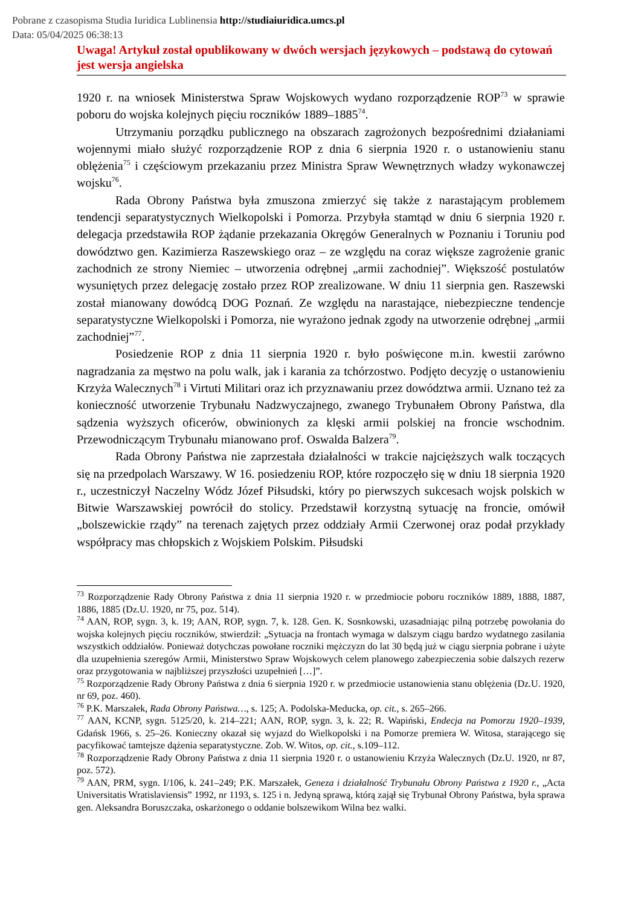Pobrane z czasopisma Studia Iuridica Lublinensia http://studiaiuridica.umcs.pl
Data: 05/04/2025 06:38:13
Uwaga! Artykuł został opublikowany w dwóch wersjach językowych – podstawą do cytowań jest wersja angielska
1920 r. na wniosek Ministerstwa Spraw Wojskowych wydano rozporządzenie ROP<sup>73</sup> w sprawie poboru do wojska kolejnych pięciu roczników 1889–1885<sup>74</sup>.
Utrzymaniu porządku publicznego na obszarach zagrożonych bezpośrednimi działaniami wojennymi miało służyć rozporządzenie ROP z dnia 6 sierpnia 1920 r. o ustanowieniu stanu oblężenia<sup>75</sup> i częściowym przekazaniu przez Ministra Spraw Wewnętrznych władzy wykonawczej wojsku<sup>76</sup>.
Rada Obrony Państwa była zmuszona zmierzyć się także z narastającym problemem tendencji separatystycznych Wielkopolski i Pomorza. Przybyła stamtąd w dniu 6 sierpnia 1920 r. delegacja przedstawiła ROP żądanie przekazania Okręgów Generalnych w Poznaniu i Toruniu pod dowództwo gen. Kazimierza Raszewskiego oraz – ze względu na coraz większe zagrożenie granic zachodnich ze strony Niemiec – utworzenia odrębnej „armii zachodniej”. Większość postulatów wysuniętych przez delegację zostało przez ROP zrealizowane. W dniu 11 sierpnia gen. Raszewski został mianowany dowódcą DOG Poznań. Ze względu na narastające, niebezpieczne tendencje separatystyczne Wielkopolski i Pomorza, nie wyrażono jednak zgody na utworzenie odrębnej „armii zachodniej”<sup>77</sup>.
Posiedzenie ROP z dnia 11 sierpnia 1920 r. było poświęcone m.in. kwestii zarówno nagradzania za męstwo na polu walk, jak i karania za tchórzostwo. Podjęto decyzję o ustanowieniu Krzyża Walecznych<sup>78</sup> i Virtuti Militari oraz ich przyznawaniu przez dowództwa armii. Uznano też za konieczność utworzenie Trybunału Nadzwyczajnego, zwanego Trybunałem Obrony Państwa, dla sądzenia wyższych oficerów, obwinionych za klęski armii polskiej na froncie wschodnim. Przewodniczącym Trybunału mianowano prof. Oswalda Balzera<sup>79</sup>.
Rada Obrony Państwa nie zaprzestała działalności w trakcie najcięższych walk toczących się na przedpolach Warszawy. W 16. posiedzeniu ROP, które rozpoczęło się w dniu 18 sierpnia 1920 r., uczestniczył Naczelny Wódz Józef Piłsudski, który po pierwszych sukcesach wojsk polskich w Bitwie Warszawskiej powrócił do stolicy. Przedstawił korzystną sytuację na froncie, omówił „bolszewickie rządy” na terenach zajętych przez oddziały Armii Czerwonej oraz podał przykłady współpracy mas chłopskich z Wojskiem Polskim. Piłsudski
<sup>73</sup> Rozporządzenie Rady Obrony Państwa z dnia 11 sierpnia 1920 r. w przedmiocie poboru roczników 1889, 1888, 1887, 1886, 1885 (Dz.U. 1920, nr 75, poz. 514).
<sup>74</sup> AAN, ROP, sygn. 3, k. 19; AAN, ROP, sygn. 7, k. 128. Gen. K. Sosnkowski, uzasadniając pilną potrzebę powołania do wojska kolejnych pięciu roczników, stwierdził: „Sytuacja na frontach wymaga w dalszym ciągu bardzo wydatnego zasilania wszystkich oddziałów. Ponieważ dotychczas powołane roczniki mężczyzn do lat 30 będą już w ciągu sierpnia pobrane i użyte dla uzupełnienia szeregów Armii, Ministerstwo Spraw Wojskowych celem planowego zabezpieczenia sobie dalszych rezerw oraz przygotowania w najbliższej przyszłości uzupełnień […]”.
<sup>75</sup> Rozporządzenie Rady Obrony Państwa z dnia 6 sierpnia 1920 r. w przedmiocie ustanowienia stanu oblężenia (Dz.U. 1920, nr 69, poz. 460).
<sup>76</sup> P.K. Marszałek, Rada Obrony Państwa…, s. 125; A. Podolska-Meducka, op. cit., s. 265–266.
<sup>77</sup> AAN, KCNP, sygn. 5125/20, k. 214–221; AAN, ROP, sygn. 3, k. 22; R. Wapiński, Endecja na Pomorzu 1920–1939, Gdańsk 1966, s. 25–26. Konieczny okazał się wyjazd do Wielkopolski i na Pomorze premiera W. Witosa, starającego się pacyfikować tamtejsze dążenia separatystyczne. Zob. W. Witos, op. cit., s.109–112.
<sup>78</sup> Rozporządzenie Rady Obrony Państwa z dnia 11 sierpnia 1920 r. o ustanowieniu Krzyża Walecznych (Dz.U. 1920, nr 87, poz. 572).
<sup>79</sup> AAN, PRM, sygn. I/106, k. 241–249; P.K. Marszałek, Geneza i działalność Trybunału Obrony Państwa z 1920 r., „Acta Universitatis Wratislaviensis” 1992, nr 1193, s. 125 i n. Jedyną sprawą, którą zajął się Trybunał Obrony Państwa, była sprawa gen. Aleksandra Boruszczaka, oskarżonego o oddanie bolszewikom Wilna bez walki.